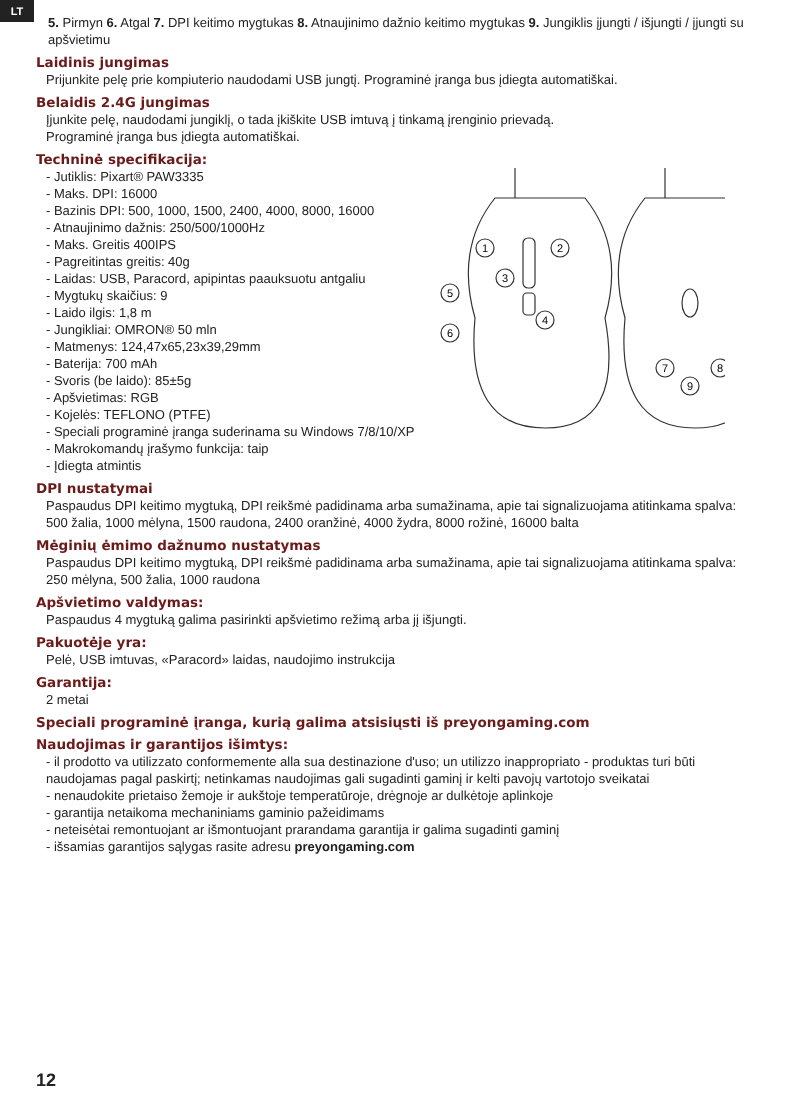LT
5. Pirmyn 6. Atgal 7. DPI keitimo mygtukas 8. Atnaujinimo dažnio keitimo mygtukas 9. Jungiklis įjungti / išjungti / įjungti su apšvietimu
Laidinis jungimas
Prijunkite pelę prie kompiuterio naudodami USB jungtį. Programinė įranga bus įdiegta automatiškai.
Belaidis 2.4G jungimas
Įjunkite pelę, naudodami jungiklį, o tada įkiškite USB imtuvą į tinkamą įrenginio prievadą.
Programinė įranga bus įdiegta automatiškai.
Techninė specifikacija:
- Jutiklis: Pixart® PAW3335
- Maks. DPI: 16000
- Bazinis DPI: 500, 1000, 1500, 2400, 4000, 8000, 16000
- Atnaujinimo dažnis: 250/500/1000Hz
- Maks. Greitis 400IPS
- Pagreitintas greitis: 40g
- Laidas: USB, Paracord, apipintas paauksuotu antgaliu
- Mygtukų skaičius: 9
- Laido ilgis: 1,8 m
- Jungikliai: OMRON® 50 mln
- Matmenys: 124,47x65,23x39,29mm
- Baterija: 700 mAh
- Svoris (be laido): 85±5g
- Apšvietimas: RGB
- Kojelės: TEFLONO (PTFE)
- Speciali programinė įranga suderinama su Windows 7/8/10/XP
- Makrokomandų įrašymo funkcija: taip
- Įdiegta atmintis
1
2
3
4
5
6
7
8
9
DPI nustatymai
Paspaudus DPI keitimo mygtuką, DPI reikšmė padidinama arba sumažinama, apie tai signalizuojama atitinkama spalva: 500 žalia, 1000 mėlyna, 1500 raudona, 2400 oranžinė, 4000 žydra, 8000 rožinė, 16000 balta
Mėginių ėmimo dažnumo nustatymas
Paspaudus DPI keitimo mygtuką, DPI reikšmė padidinama arba sumažinama, apie tai signalizuojama atitinkama spalva: 250 mėlyna, 500 žalia, 1000 raudona
Apšvietimo valdymas:
Paspaudus 4 mygtuką galima pasirinkti apšvietimo režimą arba jį išjungti.
Pakuotėje yra:
Pelė, USB imtuvas, «Paracord» laidas, naudojimo instrukcija
Garantija:
2 metai
Speciali programinė įranga, kurią galima atsisiųsti iš preyongaming.com
Naudojimas ir garantijos išimtys:
- il prodotto va utilizzato conformemente alla sua destinazione d'uso; un utilizzo inappropriato - produktas turi būti naudojamas pagal paskirtį; netinkamas naudojimas gali sugadinti gaminį ir kelti pavojų vartotojo sveikatai
- nenaudokite prietaiso žemoje ir aukštoje temperatūroje, drėgnoje ar dulkėtoje aplinkoje
- garantija netaikoma mechaniniams gaminio pažeidimams
- neteisėtai remontuojant ar išmontuojant prarandama garantija ir galima sugadinti gaminį
- išsamias garantijos sąlygas rasite adresu preyongaming.com
12